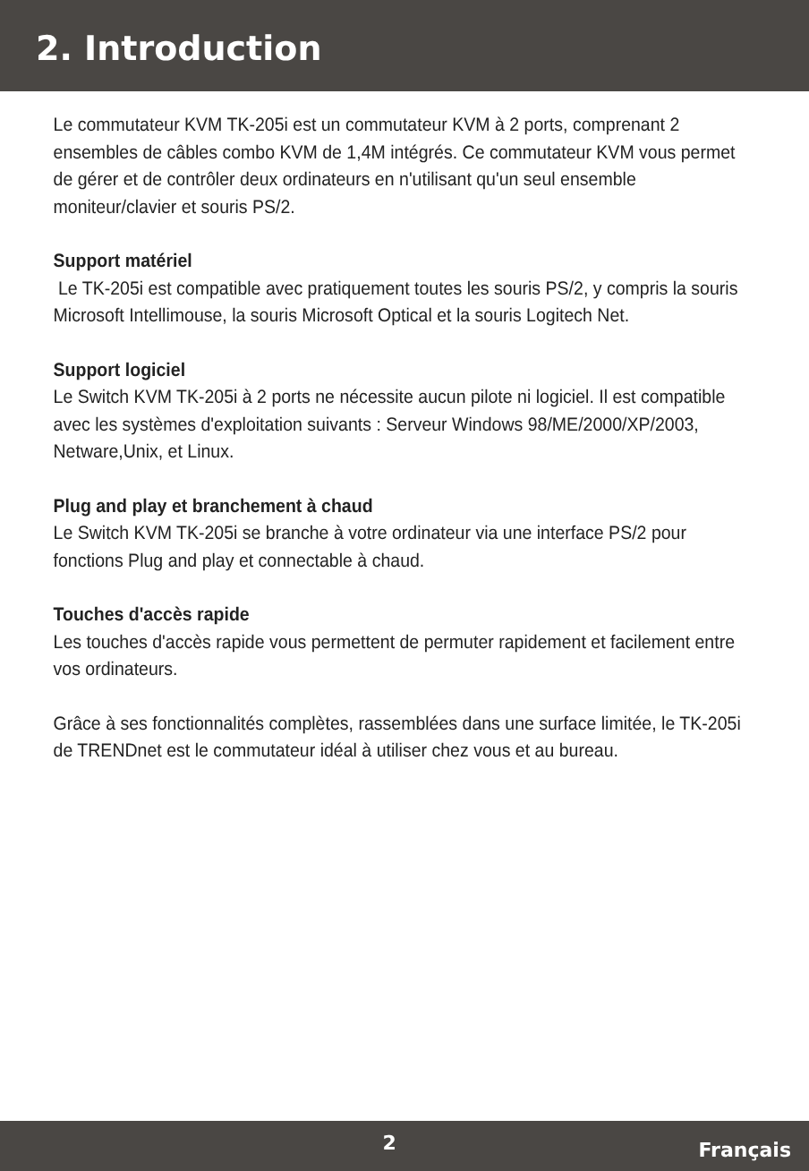2. Introduction
Le commutateur KVM TK-205i est un commutateur KVM à 2 ports, comprenant 2 ensembles de câbles combo KVM de 1,4M intégrés. Ce commutateur KVM vous permet de gérer et de contrôler deux ordinateurs en n'utilisant qu'un seul ensemble moniteur/clavier et souris PS/2.
Support matériel
Le TK-205i est compatible avec pratiquement toutes les souris PS/2, y compris la souris Microsoft Intellimouse, la souris Microsoft Optical et la souris Logitech Net.
Support logiciel
Le Switch KVM TK-205i à 2 ports ne nécessite aucun pilote ni logiciel. Il est compatible avec les systèmes d'exploitation suivants : Serveur Windows 98/ME/2000/XP/2003, Netware,Unix, et Linux.
Plug and play et branchement à chaud
Le Switch KVM TK-205i se branche à votre ordinateur via une interface PS/2 pour fonctions Plug and play et connectable à chaud.
Touches d'accès rapide
Les touches d'accès rapide vous permettent de permuter rapidement et facilement entre vos ordinateurs.
Grâce à ses fonctionnalités complètes, rassemblées dans une surface limitée, le TK-205i de TRENDnet est le commutateur idéal à utiliser chez vous et au bureau.
2 Français